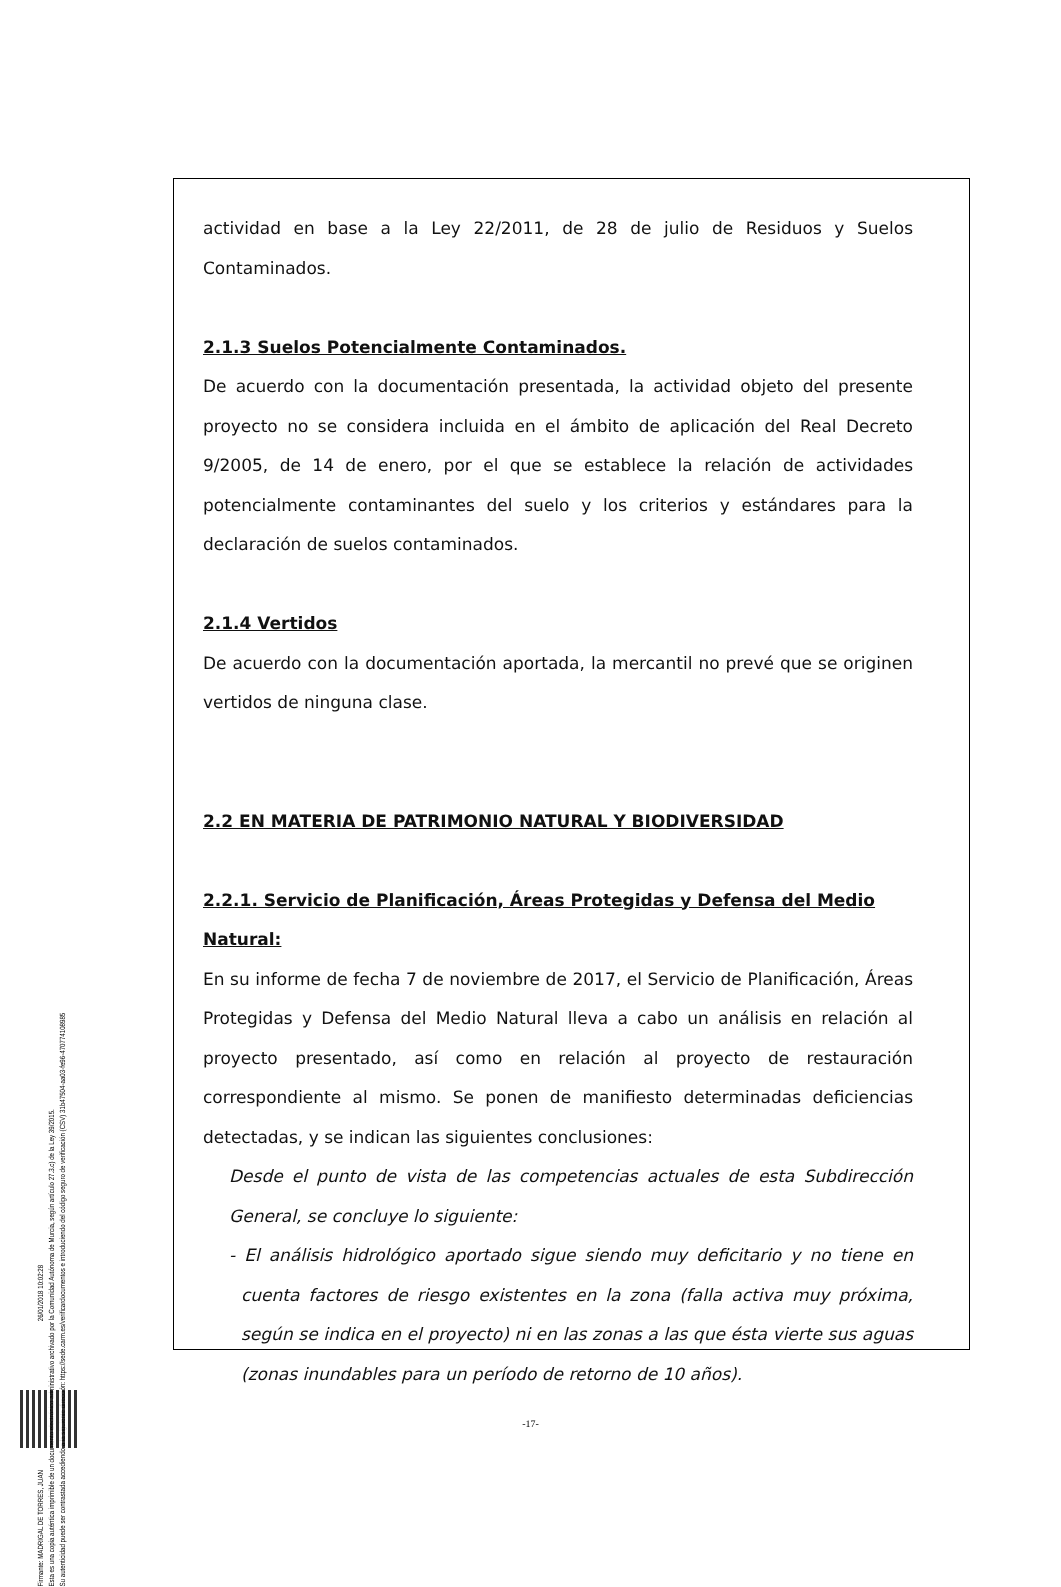Firmante: MADRIGAL DE TORRES, JUAN 26/01/2018 10:02:28
Esta es una copia auténtica imprimible de un documento electrónico administrativo archivado por la Comunidad Autónoma de Murcia, según artículo 27.3.c) de la Ley 39/2015.
Su autenticidad puede ser contrastada accediendo a la siguiente dirección: https://sede.carm.es/verificardocumentos e introduciendo del código seguro de verificación (CSV) 31b47504-aa03-fe96-470774108985
actividad en base a la Ley 22/2011, de 28 de julio de Residuos y Suelos Contaminados.
2.1.3 Suelos Potencialmente Contaminados.
De acuerdo con la documentación presentada, la actividad objeto del presente proyecto no se considera incluida en el ámbito de aplicación del Real Decreto 9/2005, de 14 de enero, por el que se establece la relación de actividades potencialmente contaminantes del suelo y los criterios y estándares para la declaración de suelos contaminados.
2.1.4 Vertidos
De acuerdo con la documentación aportada, la mercantil no prevé que se originen vertidos de ninguna clase.
2.2 EN MATERIA DE PATRIMONIO NATURAL Y BIODIVERSIDAD
2.2.1. Servicio de Planificación, Áreas Protegidas y Defensa del Medio Natural:
En su informe de fecha 7 de noviembre de 2017, el Servicio de Planificación, Áreas Protegidas y Defensa del Medio Natural lleva a cabo un análisis en relación al proyecto presentado, así como en relación al proyecto de restauración correspondiente al mismo. Se ponen de manifiesto determinadas deficiencias detectadas, y se indican las siguientes conclusiones:
Desde el punto de vista de las competencias actuales de esta Subdirección General, se concluye lo siguiente:
- El análisis hidrológico aportado sigue siendo muy deficitario y no tiene en cuenta factores de riesgo existentes en la zona (falla activa muy próxima, según se indica en el proyecto) ni en las zonas a las que ésta vierte sus aguas (zonas inundables para un período de retorno de 10 años).
-17-